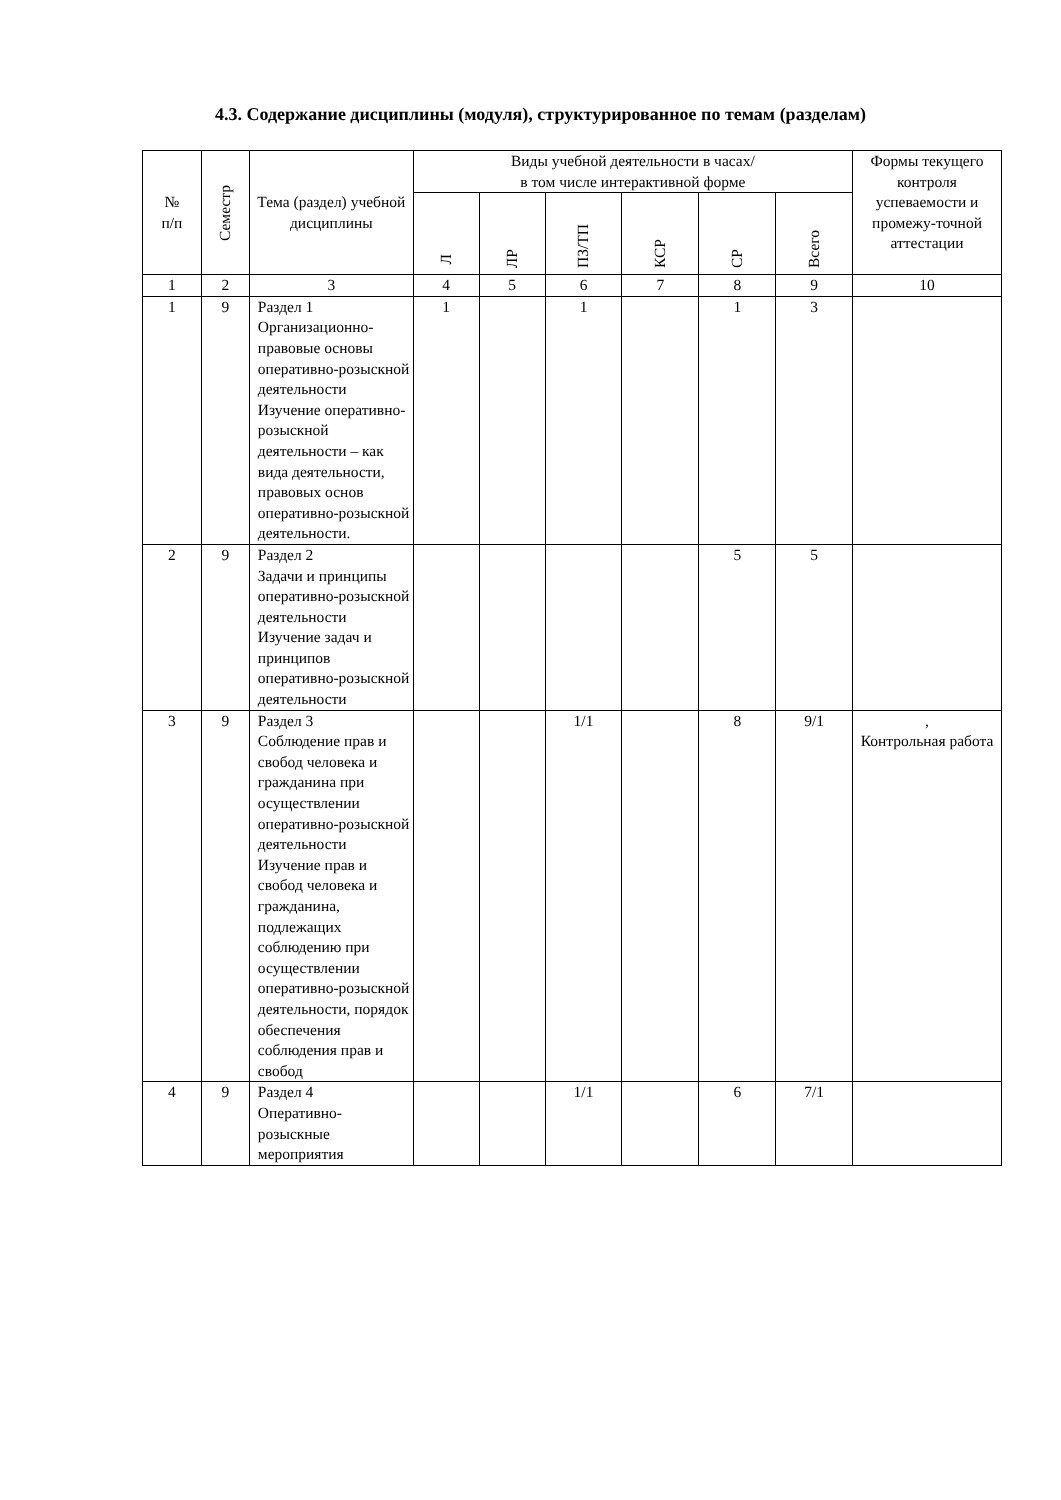4.3. Содержание дисциплины (модуля), структурированное по темам (разделам)
| № п/п | Семестр | Тема (раздел) учебной дисциплины | Виды учебной деятельности в часах/ в том числе интерактивной форме | | | | | | Формы текущего контроля успеваемости и промежу-точной аттестации |
| --- | --- | --- | --- | --- | --- | --- | --- | --- | --- |
| | | | Л | ЛР | ПЗ/ТП | КСР | СР | Всего | |
| 1 | 2 | 3 | 4 | 5 | 6 | 7 | 8 | 9 | 10 |
| 1 | 9 | Раздел 1 Организационно-правовые основы оперативно-розыскной деятельности Изучение оперативно-розыскной деятельности – как вида деятельности, правовых основ оперативно-розыскной деятельности. | 1 | | 1 | | 1 | 3 | |
| 2 | 9 | Раздел 2 Задачи и принципы оперативно-розыскной деятельности Изучение задач и принципов оперативно-розыскной деятельности | | | | | 5 | 5 | |
| 3 | 9 | Раздел 3 Соблюдение прав и свобод человека и гражданина при осуществлении оперативно-розыскной деятельности Изучение прав и свобод человека и гражданина, подлежащих соблюдению при осуществлении оперативно-розыскной деятельности, порядок обеспечения соблюдения прав и свобод | | | 1/1 | | 8 | 9/1 | , Контрольная работа |
| 4 | 9 | Раздел 4 Оперативно-розыскные мероприятия | | | 1/1 | | 6 | 7/1 | |